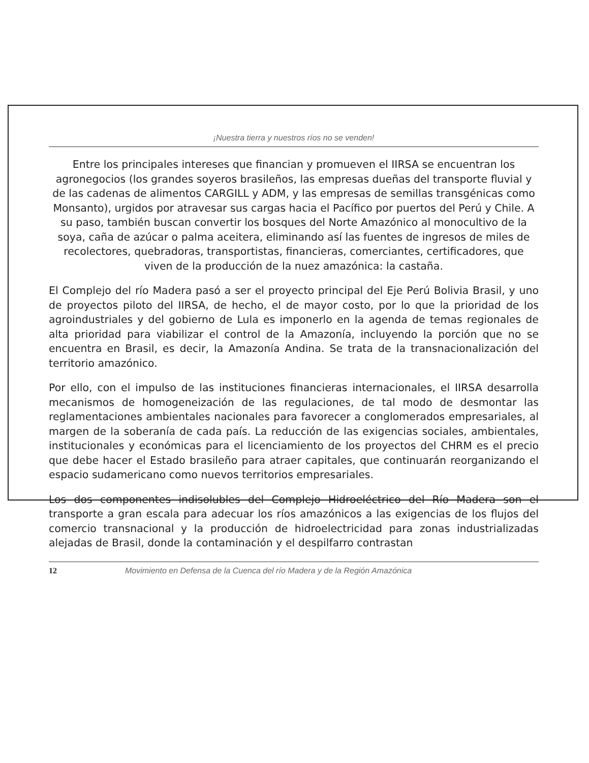¡Nuestra tierra y nuestros ríos no se venden!
Entre los principales intereses que financian y promueven el IIRSA se encuentran los agronegocios (los grandes soyeros brasileños, las empresas dueñas del transporte fluvial y de las cadenas de alimentos CARGILL y ADM, y las empresas de semillas transgénicas como Monsanto), urgidos por atravesar sus cargas hacia el Pacífico por puertos del Perú y Chile. A su paso, también buscan convertir los bosques del Norte Amazónico al monocultivo de la soya, caña de azúcar o palma aceitera, eliminando así las fuentes de ingresos de miles de recolectores, quebradoras, transportistas, financieras, comerciantes, certificadores, que viven de la producción de la nuez amazónica: la castaña.
El Complejo del río Madera pasó a ser el proyecto principal del Eje Perú Bolivia Brasil, y uno de proyectos piloto del IIRSA, de hecho, el de mayor costo, por lo que la prioridad de los agroindustriales y del gobierno de Lula es imponerlo en la agenda de temas regionales de alta prioridad para viabilizar el control de la Amazonía, incluyendo la porción que no se encuentra en Brasil, es decir, la Amazonía Andina. Se trata de la transnacionalización del territorio amazónico.
Por ello, con el impulso de las instituciones financieras internacionales, el IIRSA desarrolla mecanismos de homogeneización de las regulaciones, de tal modo de desmontar las reglamentaciones ambientales nacionales para favorecer a conglomerados empresariales, al margen de la soberanía de cada país. La reducción de las exigencias sociales, ambientales, institucionales y económicas para el licenciamiento de los proyectos del CHRM es el precio que debe hacer el Estado brasileño para atraer capitales, que continuarán reorganizando el espacio sudamericano como nuevos territorios empresariales.
Los dos componentes indisolubles del Complejo Hidroeléctrico del Río Madera son el transporte a gran escala para adecuar los ríos amazónicos a las exigencias de los flujos del comercio transnacional y la producción de hidroelectricidad para zonas industrializadas alejadas de Brasil, donde la contaminación y el despilfarro contrastan
12 Movimiento en Defensa de la Cuenca del río Madera y de la Región Amazónica